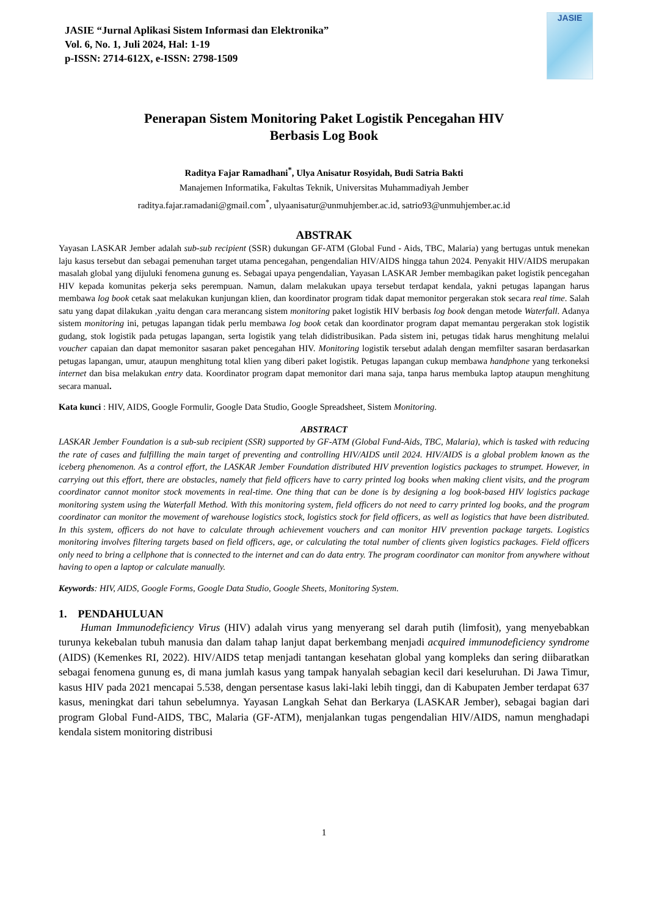JASIE “Jurnal Aplikasi Sistem Informasi dan Elektronika”
Vol. 6, No. 1, Juli 2024, Hal: 1-19
p-ISSN: 2714-612X, e-ISSN: 2798-1509
JASIE
Penerapan Sistem Monitoring Paket Logistik Pencegahan HIV
Berbasis Log Book
Raditya Fajar Ramadhani<sup>*</sup>, Ulya Anisatur Rosyidah, Budi Satria Bakti
Manajemen Informatika, Fakultas Teknik, Universitas Muhammadiyah Jember
raditya.fajar.ramadani@gmail.com<sup>*</sup>, ulyaanisatur@unmuhjember.ac.id, satrio93@unmuhjember.ac.id
ABSTRAK
Yayasan LASKAR Jember adalah sub-sub recipient (SSR) dukungan GF-ATM (Global Fund - Aids, TBC, Malaria) yang bertugas untuk menekan laju kasus tersebut dan sebagai pemenuhan target utama pencegahan, pengendalian HIV/AIDS hingga tahun 2024. Penyakit HIV/AIDS merupakan masalah global yang dijuluki fenomena gunung es. Sebagai upaya pengendalian, Yayasan LASKAR Jember membagikan paket logistik pencegahan HIV kepada komunitas pekerja seks perempuan. Namun, dalam melakukan upaya tersebut terdapat kendala, yakni petugas lapangan harus membawa log book cetak saat melakukan kunjungan klien, dan koordinator program tidak dapat memonitor pergerakan stok secara real time. Salah satu yang dapat dilakukan ,yaitu dengan cara merancang sistem monitoring paket logistik HIV berbasis log book dengan metode Waterfall. Adanya sistem monitoring ini, petugas lapangan tidak perlu membawa log book cetak dan koordinator program dapat memantau pergerakan stok logistik gudang, stok logistik pada petugas lapangan, serta logistik yang telah didistribusikan. Pada sistem ini, petugas tidak harus menghitung melalui voucher capaian dan dapat memonitor sasaran paket pencegahan HIV. Monitoring logistik tersebut adalah dengan memfilter sasaran berdasarkan petugas lapangan, umur, ataupun menghitung total klien yang diberi paket logistik. Petugas lapangan cukup membawa handphone yang terkoneksi internet dan bisa melakukan entry data. Koordinator program dapat memonitor dari mana saja, tanpa harus membuka laptop ataupun menghitung secara manual.
Kata kunci : HIV, AIDS, Google Formulir, Google Data Studio, Google Spreadsheet, Sistem Monitoring.
ABSTRACT
LASKAR Jember Foundation is a sub-sub recipient (SSR) supported by GF-ATM (Global Fund-Aids, TBC, Malaria), which is tasked with reducing the rate of cases and fulfilling the main target of preventing and controlling HIV/AIDS until 2024. HIV/AIDS is a global problem known as the iceberg phenomenon. As a control effort, the LASKAR Jember Foundation distributed HIV prevention logistics packages to strumpet. However, in carrying out this effort, there are obstacles, namely that field officers have to carry printed log books when making client visits, and the program coordinator cannot monitor stock movements in real-time. One thing that can be done is by designing a log book-based HIV logistics package monitoring system using the Waterfall Method. With this monitoring system, field officers do not need to carry printed log books, and the program coordinator can monitor the movement of warehouse logistics stock, logistics stock for field officers, as well as logistics that have been distributed. In this system, officers do not have to calculate through achievement vouchers and can monitor HIV prevention package targets. Logistics monitoring involves filtering targets based on field officers, age, or calculating the total number of clients given logistics packages. Field officers only need to bring a cellphone that is connected to the internet and can do data entry. The program coordinator can monitor from anywhere without having to open a laptop or calculate manually.
Keywords: HIV, AIDS, Google Forms, Google Data Studio, Google Sheets, Monitoring System.
1. PENDAHULUAN
Human Immunodeficiency Virus (HIV) adalah virus yang menyerang sel darah putih (limfosit), yang menyebabkan turunya kekebalan tubuh manusia dan dalam tahap lanjut dapat berkembang menjadi acquired immunodeficiency syndrome (AIDS) (Kemenkes RI, 2022). HIV/AIDS tetap menjadi tantangan kesehatan global yang kompleks dan sering diibaratkan sebagai fenomena gunung es, di mana jumlah kasus yang tampak hanyalah sebagian kecil dari keseluruhan. Di Jawa Timur, kasus HIV pada 2021 mencapai 5.538, dengan persentase kasus laki-laki lebih tinggi, dan di Kabupaten Jember terdapat 637 kasus, meningkat dari tahun sebelumnya. Yayasan Langkah Sehat dan Berkarya (LASKAR Jember), sebagai bagian dari program Global Fund-AIDS, TBC, Malaria (GF-ATM), menjalankan tugas pengendalian HIV/AIDS, namun menghadapi kendala sistem monitoring distribusi
1